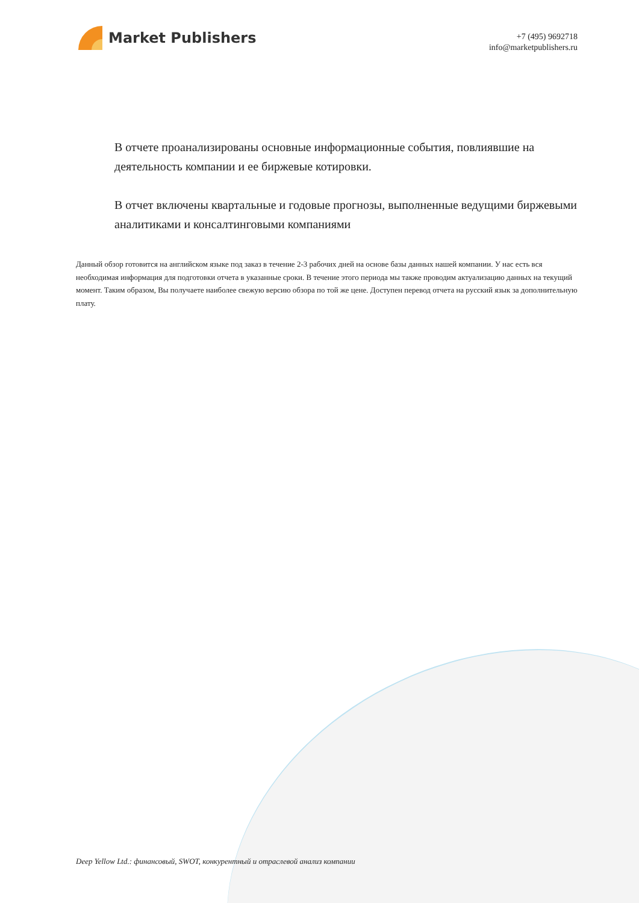Market Publishers
+7 (495) 9692718
info@marketpublishers.ru
В отчете проанализированы основные информационные события, повлиявшие на деятельность компании и ее биржевые котировки.
В отчет включены квартальные и годовые прогнозы, выполненные ведущими биржевыми аналитиками и консалтинговыми компаниями
Данный обзор готовится на английском языке под заказ в течение 2-3 рабочих дней на основе базы данных нашей компании. У нас есть вся необходимая информация для подготовки отчета в указанные сроки. В течение этого периода мы также проводим актуализацию данных на текущий момент. Таким образом, Вы получаете наиболее свежую версию обзора по той же цене. Доступен перевод отчета на русский язык за дополнительную плату.
Deep Yellow Ltd.: финансовый, SWOT, конкурентный и отраслевой анализ компании